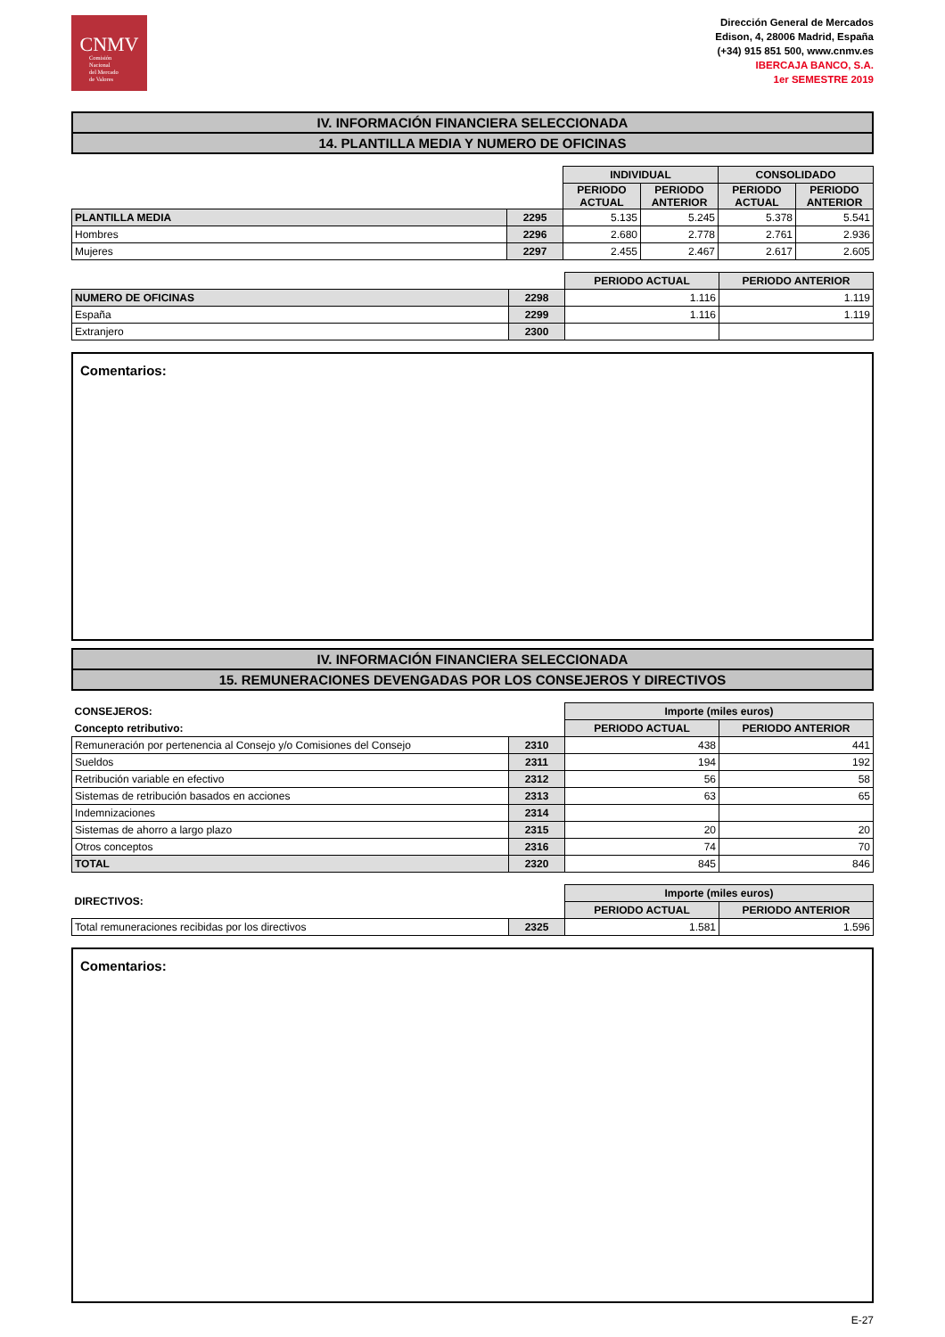CNMV
Comisión
Nacional
del Mercado
de Valores
Dirección General de Mercados
Edison, 4, 28006 Madrid, España
(+34) 915 851 500, www.cnmv.es
IBERCAJA BANCO, S.A.
1er SEMESTRE 2019
IV. INFORMACIÓN FINANCIERA SELECCIONADA
14. PLANTILLA MEDIA Y NUMERO DE OFICINAS
| | | INDIVIDUAL | | CONSOLIDADO | |
| | | PERIODO ACTUAL | PERIODO ANTERIOR | PERIODO ACTUAL | PERIODO ANTERIOR |
| PLANTILLA MEDIA | 2295 | 5.135 | 5.245 | 5.378 | 5.541 |
| Hombres | 2296 | 2.680 | 2.778 | 2.761 | 2.936 |
| Mujeres | 2297 | 2.455 | 2.467 | 2.617 | 2.605 |
| | | PERIODO ACTUAL | PERIODO ANTERIOR |
| NUMERO DE OFICINAS | 2298 | 1.116 | 1.119 |
| España | 2299 | 1.116 | 1.119 |
| Extranjero | 2300 | | |
Comentarios:
IV. INFORMACIÓN FINANCIERA SELECCIONADA
15. REMUNERACIONES DEVENGADAS POR LOS CONSEJEROS Y DIRECTIVOS
| CONSEJEROS: | | Importe (miles euros) | |
| Concepto retributivo: | | PERIODO ACTUAL | PERIODO ANTERIOR |
| Remuneración por pertenencia al Consejo y/o Comisiones del Consejo | 2310 | 438 | 441 |
| Sueldos | 2311 | 194 | 192 |
| Retribución variable en efectivo | 2312 | 56 | 58 |
| Sistemas de retribución basados en acciones | 2313 | 63 | 65 |
| Indemnizaciones | 2314 | | |
| Sistemas de ahorro a largo plazo | 2315 | 20 | 20 |
| Otros conceptos | 2316 | 74 | 70 |
| TOTAL | 2320 | 845 | 846 |
| DIRECTIVOS: | | Importe (miles euros) | |
| | | PERIODO ACTUAL | PERIODO ANTERIOR |
| Total remuneraciones recibidas por los directivos | 2325 | 1.581 | 1.596 |
Comentarios:
E-27